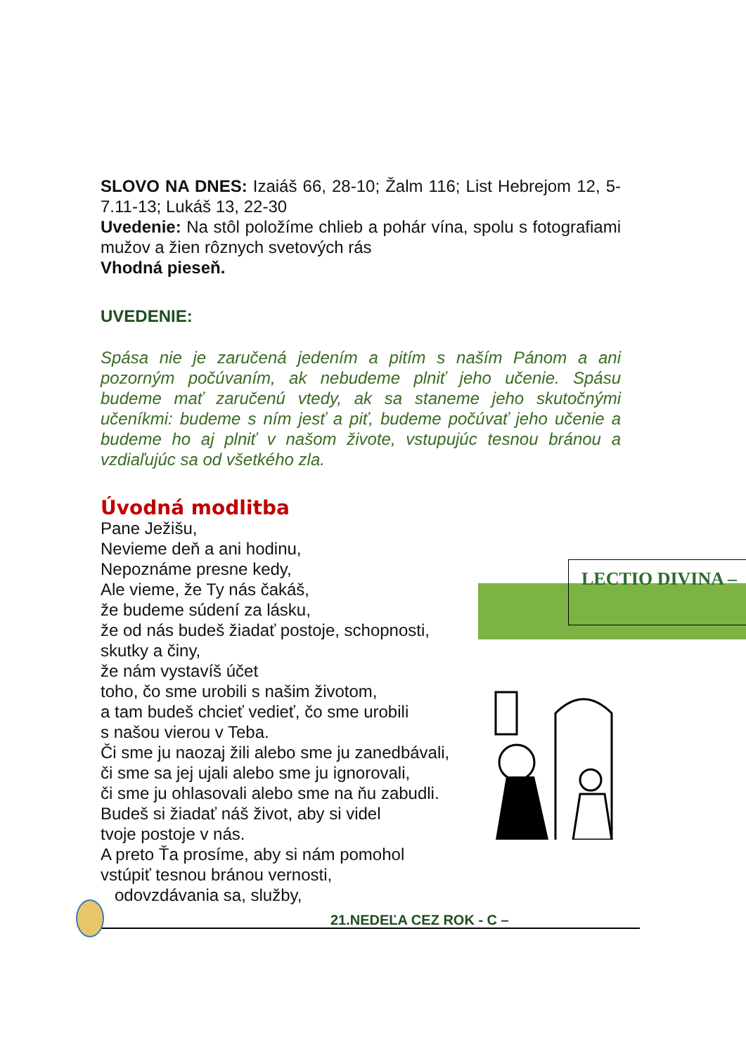SLOVO NA DNES: Izaiáš 66, 28-10; Žalm 116; List Hebrejom 12, 5-7.11-13; Lukáš 13, 22-30
Uvedenie: Na stôl položíme chlieb a pohár vína, spolu s fotografiami mužov a žien rôznych svetových rás
Vhodná pieseň.
UVEDENIE:
Spása nie je zaručená jedením a pitím s naším Pánom a ani pozorným počúvaním, ak nebudeme plniť jeho učenie. Spásu budeme mať zaručenú vtedy, ak sa staneme jeho skutočnými učeníkmi: budeme s ním jesť a piť, budeme počúvať jeho učenie a budeme ho aj plniť v našom živote, vstupujúc tesnou bránou a vzdiaľujúc sa od všetkého zla.
Úvodná modlitba
Pane Ježišu,
Nevieme deň a ani hodinu,
Nepoznáme presne kedy,
Ale vieme, že Ty nás čakáš,
že budeme súdení za lásku,
že od nás budeš žiadať postoje, schopnosti,
skutky a činy,
že nám vystavíš účet
toho, čo sme urobili s našim životom,
a tam budeš chcieť vedieť, čo sme urobili
s našou vierou v Teba.
Či sme ju naozaj žili alebo sme ju zanedbávali,
či sme sa jej ujali alebo sme ju ignorovali,
či sme ju ohlasovali alebo sme na ňu zabudli.
Budeš si žiadať náš život, aby si videl
tvoje postoje v nás.
A preto Ťa prosíme, aby si nám pomohol
vstúpiť tesnou bránou vernosti,
odovzdávania sa, služby,
LECTIO DIVINA –
21.NEDEĽA CEZ ROK - C –